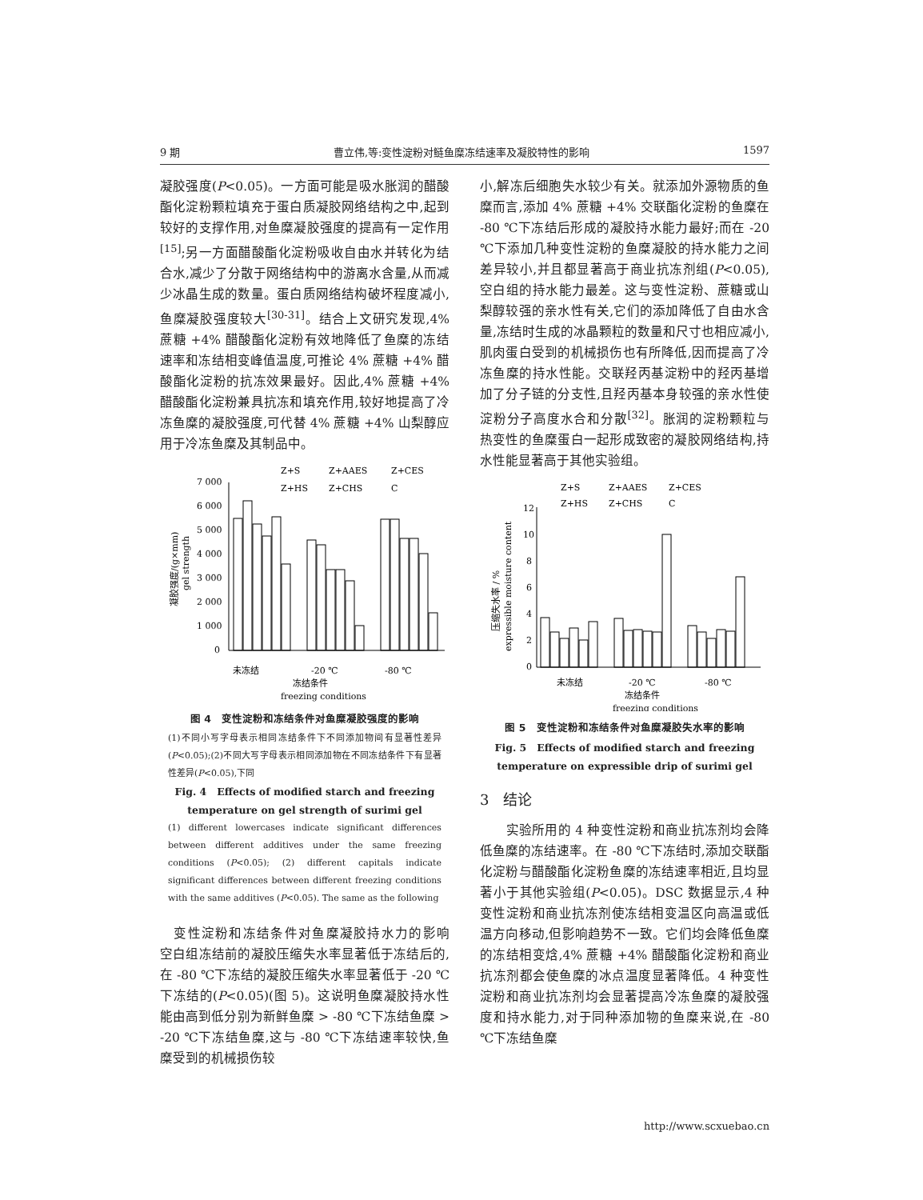9 期 曹立伟,等:变性淀粉对鲢鱼糜冻结速率及凝胶特性的影响 1597
凝胶强度(P<0.05)。一方面可能是吸水胀润的醋酸酯化淀粉颗粒填充于蛋白质凝胶网络结构之中,起到较好的支撑作用,对鱼糜凝胶强度的提高有一定作用<sup>[15]</sup>;另一方面醋酸酯化淀粉吸收自由水并转化为结合水,减少了分散于网络结构中的游离水含量,从而减少冰晶生成的数量。蛋白质网络结构破坏程度减小,鱼糜凝胶强度较大<sup>[30-31]</sup>。结合上文研究发现,4% 蔗糖 +4% 醋酸酯化淀粉有效地降低了鱼糜的冻结速率和冻结相变峰值温度,可推论 4% 蔗糖 +4% 醋酸酯化淀粉的抗冻效果最好。因此,4% 蔗糖 +4% 醋酸酯化淀粉兼具抗冻和填充作用,较好地提高了冷冻鱼糜的凝胶强度,可代替 4% 蔗糖 +4% 山梨醇应用于冷冻鱼糜及其制品中。
Z+S
Z+AAES
Z+CES
Z+HS
Z+CHS
C
7 000
6 000
5 000
4 000
3 000
2 000
1 000
0
未冻结
-20 ℃
-80 ℃
冻结条件
freezing conditions
凝胶强度/(g×mm)
gel strength
图 4　变性淀粉和冻结条件对鱼糜凝胶强度的影响
(1)不同小写字母表示相同冻结条件下不同添加物间有显著性差异(P<0.05);(2)不同大写字母表示相同添加物在不同冻结条件下有显著性差异(P<0.05),下同
Fig. 4　Effects of modified starch and freezing
temperature on gel strength of surimi gel
(1) different lowercases indicate significant differences between different additives under the same freezing conditions (P<0.05); (2) different capitals indicate significant differences between different freezing conditions with the same additives (P<0.05). The same as the following
　变性淀粉和冻结条件对鱼糜凝胶持水力的影响　空白组冻结前的凝胶压缩失水率显著低于冻结后的,在 -80 ℃下冻结的凝胶压缩失水率显著低于 -20 ℃下冻结的(P<0.05)(图 5)。这说明鱼糜凝胶持水性能由高到低分别为新鲜鱼糜 > -80 ℃下冻结鱼糜 > -20 ℃下冻结鱼糜,这与 -80 ℃下冻结速率较快,鱼糜受到的机械损伤较
小,解冻后细胞失水较少有关。就添加外源物质的鱼糜而言,添加 4% 蔗糖 +4% 交联酯化淀粉的鱼糜在 -80 ℃下冻结后形成的凝胶持水能力最好;而在 -20 ℃下添加几种变性淀粉的鱼糜凝胶的持水能力之间差异较小,并且都显著高于商业抗冻剂组(P<0.05),空白组的持水能力最差。这与变性淀粉、蔗糖或山梨醇较强的亲水性有关,它们的添加降低了自由水含量,冻结时生成的冰晶颗粒的数量和尺寸也相应减小,肌肉蛋白受到的机械损伤也有所降低,因而提高了冷冻鱼糜的持水性能。交联羟丙基淀粉中的羟丙基增加了分子链的分支性,且羟丙基本身较强的亲水性使淀粉分子高度水合和分散<sup>[32]</sup>。胀润的淀粉颗粒与热变性的鱼糜蛋白一起形成致密的凝胶网络结构,持水性能显著高于其他实验组。
Z+S
Z+AAES
Z+CES
Z+HS
Z+CHS
C
12
10
8
6
4
2
0
未冻结
-20 ℃
-80 ℃
冻结条件
freezing conditions
压缩失水率 / %
expressible moisture content
图 5　变性淀粉和冻结条件对鱼糜凝胶失水率的影响
Fig. 5　Effects of modified starch and freezing
temperature on expressible drip of surimi gel
3　结论
　　实验所用的 4 种变性淀粉和商业抗冻剂均会降低鱼糜的冻结速率。在 -80 ℃下冻结时,添加交联酯化淀粉与醋酸酯化淀粉鱼糜的冻结速率相近,且均显著小于其他实验组(P<0.05)。DSC 数据显示,4 种变性淀粉和商业抗冻剂使冻结相变温区向高温或低温方向移动,但影响趋势不一致。它们均会降低鱼糜的冻结相变焓,4% 蔗糖 +4% 醋酸酯化淀粉和商业抗冻剂都会使鱼糜的冰点温度显著降低。4 种变性淀粉和商业抗冻剂均会显著提高冷冻鱼糜的凝胶强度和持水能力,对于同种添加物的鱼糜来说,在 -80 ℃下冻结鱼糜
http://www.scxuebao.cn